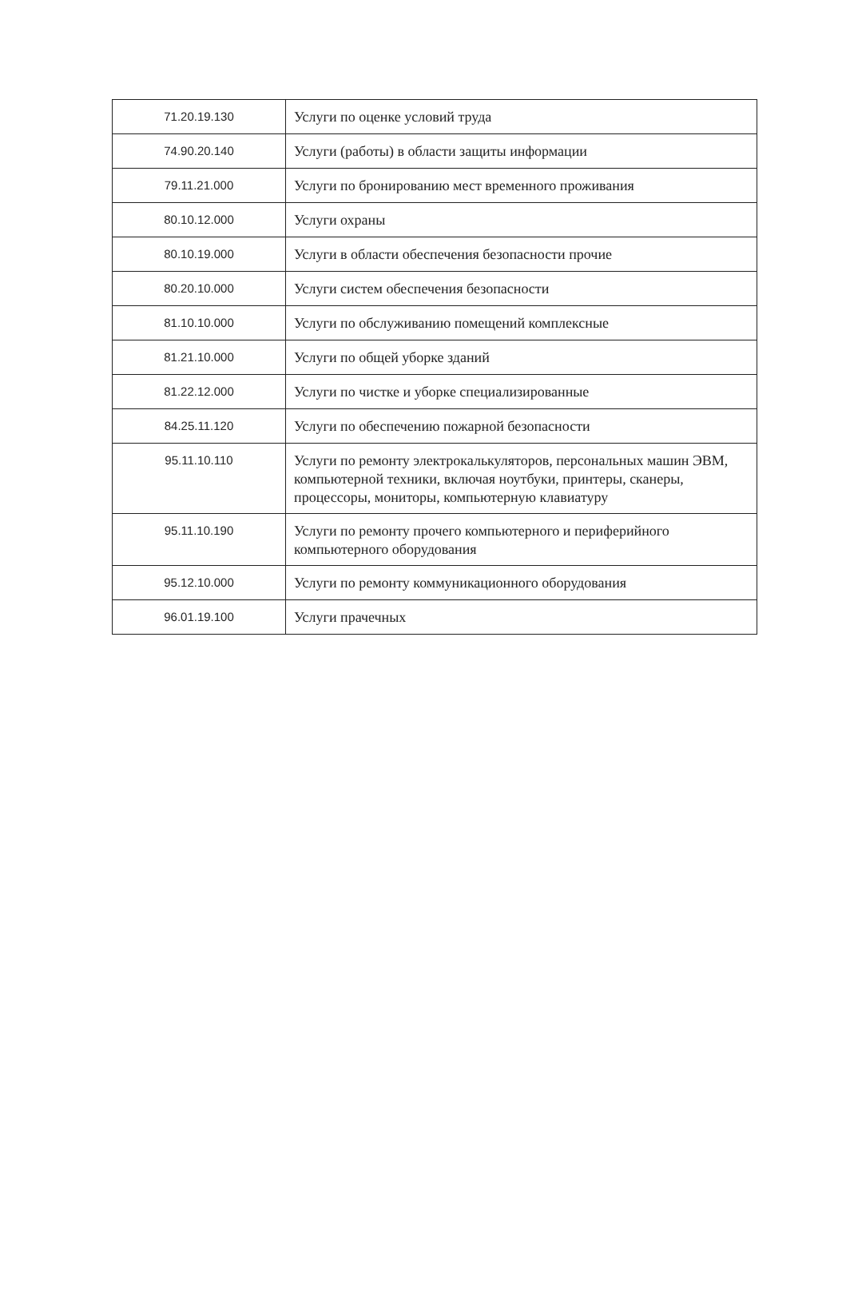| 71.20.19.130 | Услуги по оценке условий труда |
| 74.90.20.140 | Услуги (работы) в области защиты информации |
| 79.11.21.000 | Услуги по бронированию мест временного проживания |
| 80.10.12.000 | Услуги охраны |
| 80.10.19.000 | Услуги в области обеспечения безопасности прочие |
| 80.20.10.000 | Услуги систем обеспечения безопасности |
| 81.10.10.000 | Услуги по обслуживанию помещений комплексные |
| 81.21.10.000 | Услуги по общей уборке зданий |
| 81.22.12.000 | Услуги по чистке и уборке специализированные |
| 84.25.11.120 | Услуги по обеспечению пожарной безопасности |
| 95.11.10.110 | Услуги по ремонту электрокалькуляторов, персональных машин ЭВМ, компьютерной техники, включая ноутбуки, принтеры, сканеры, процессоры, мониторы, компьютерную клавиатуру |
| 95.11.10.190 | Услуги по ремонту прочего компьютерного и периферийного компьютерного оборудования |
| 95.12.10.000 | Услуги по ремонту коммуникационного оборудования |
| 96.01.19.100 | Услуги прачечных |